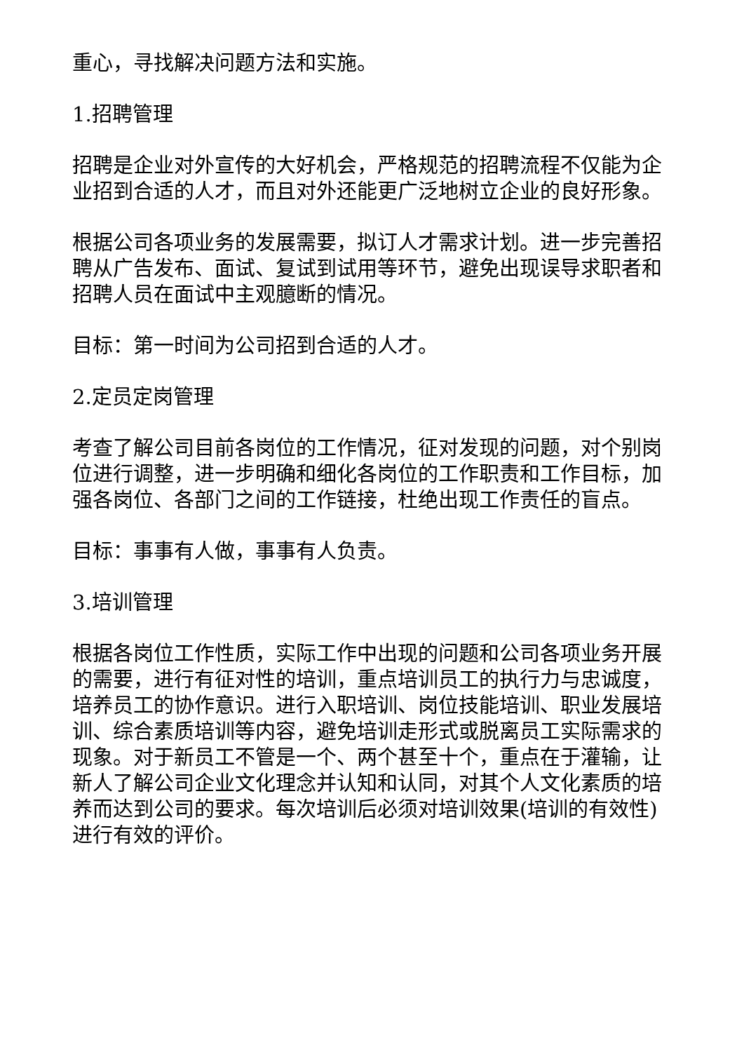重心，寻找解决问题方法和实施。
1.招聘管理
招聘是企业对外宣传的大好机会，严格规范的招聘流程不仅能为企业招到合适的人才，而且对外还能更广泛地树立企业的良好形象。
根据公司各项业务的发展需要，拟订人才需求计划。进一步完善招聘从广告发布、面试、复试到试用等环节，避免出现误导求职者和招聘人员在面试中主观臆断的情况。
目标：第一时间为公司招到合适的人才。
2.定员定岗管理
考查了解公司目前各岗位的工作情况，征对发现的问题，对个别岗位进行调整，进一步明确和细化各岗位的工作职责和工作目标，加强各岗位、各部门之间的工作链接，杜绝出现工作责任的盲点。
目标：事事有人做，事事有人负责。
3.培训管理
根据各岗位工作性质，实际工作中出现的问题和公司各项业务开展的需要，进行有征对性的培训，重点培训员工的执行力与忠诚度，培养员工的协作意识。进行入职培训、岗位技能培训、职业发展培训、综合素质培训等内容，避免培训走形式或脱离员工实际需求的现象。对于新员工不管是一个、两个甚至十个，重点在于灌输，让新人了解公司企业文化理念并认知和认同，对其个人文化素质的培养而达到公司的要求。每次培训后必须对培训效果(培训的有效性)进行有效的评价。